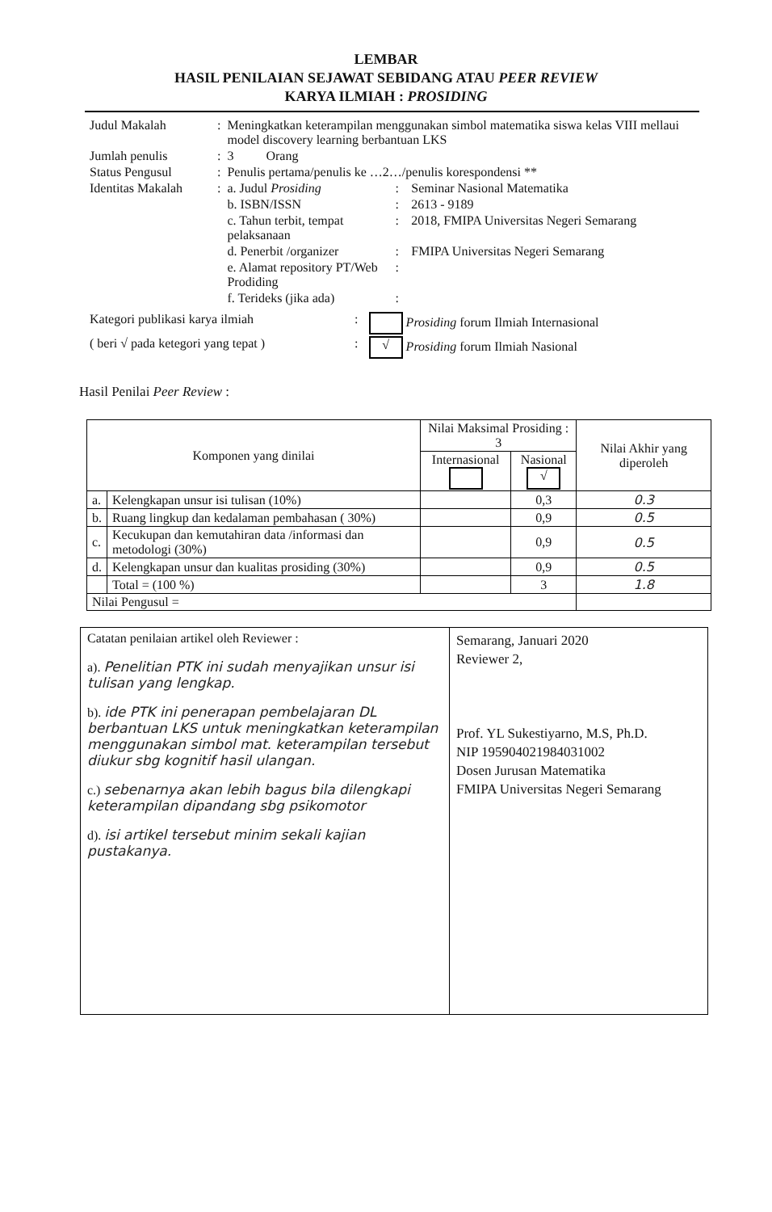LEMBAR
HASIL PENILAIAN SEJAWAT SEBIDANG ATAU PEER REVIEW
KARYA ILMIAH : PROSIDING
| Judul Makalah | : | Meningkatkan keterampilan menggunakan simbol matematika siswa kelas VIII mellaui model discovery learning berbantuan LKS | | |
| Jumlah penulis | : | 3 Orang | | |
| Status Pengusul | : | Penulis pertama/penulis ke …2…/penulis korespondensi ** | | |
| Identitas Makalah | : | a. Judul Prosiding | : | Seminar Nasional Matematika |
| | | b. ISBN/ISSN | : | 2613 - 9189 |
| | | c. Tahun terbit, tempat pelaksanaan | : | 2018, FMIPA Universitas Negeri Semarang |
| | | d. Penerbit /organizer | : | FMIPA Universitas Negeri Semarang |
| | | e. Alamat repository PT/Web Prodiding | : | |
| | | f. Terideks (jika ada) | : | |
| Kategori publikasi karya ilmiah | : | Prosiding forum Ilmiah Internasional |
| ( beri √ pada ketegori yang tepat ) | : | √ Prosiding forum Ilmiah Nasional |
Hasil Penilai Peer Review :
| Komponen yang dinilai | | Nilai Maksimal Prosiding : 3 | | Nilai Akhir yang diperoleh |
| --- | --- | --- | --- | --- |
| | | Internasional | Nasional √ | |
| a. | Kelengkapan unsur isi tulisan (10%) | | 0,3 | 0.3 |
| b. | Ruang lingkup dan kedalaman pembahasan ( 30%) | | 0,9 | 0.5 |
| c. | Kecukupan dan kemutahiran data /informasi dan metodologi (30%) | | 0,9 | 0.5 |
| d. | Kelengkapan unsur dan kualitas prosiding (30%) | | 0,9 | 0.5 |
| | Total = (100 %) | | 3 | 1.8 |
| Nilai Pengusul = | | | | |
| Catatan penilaian artikel oleh Reviewer : a). Penelitian PTK ini sudah menyajikan unsur isi tulisan yang lengkap. b). ide PTK ini penerapan pembelajaran DL berbantuan LKS untuk meningkatkan keterampilan menggunakan simbol mat. keterampilan tersebut diukur sbg kognitif hasil ulangan. c.) sebenarnya akan lebih bagus bila dilengkapi keterampilan dipandang sbg psikomotor d). isi artikel tersebut minim sekali kajian pustakanya. | Semarang, Januari 2020 Reviewer 2, Prof. YL Sukestiyarno, M.S, Ph.D. NIP 195904021984031002 Dosen Jurusan Matematika FMIPA Universitas Negeri Semarang |